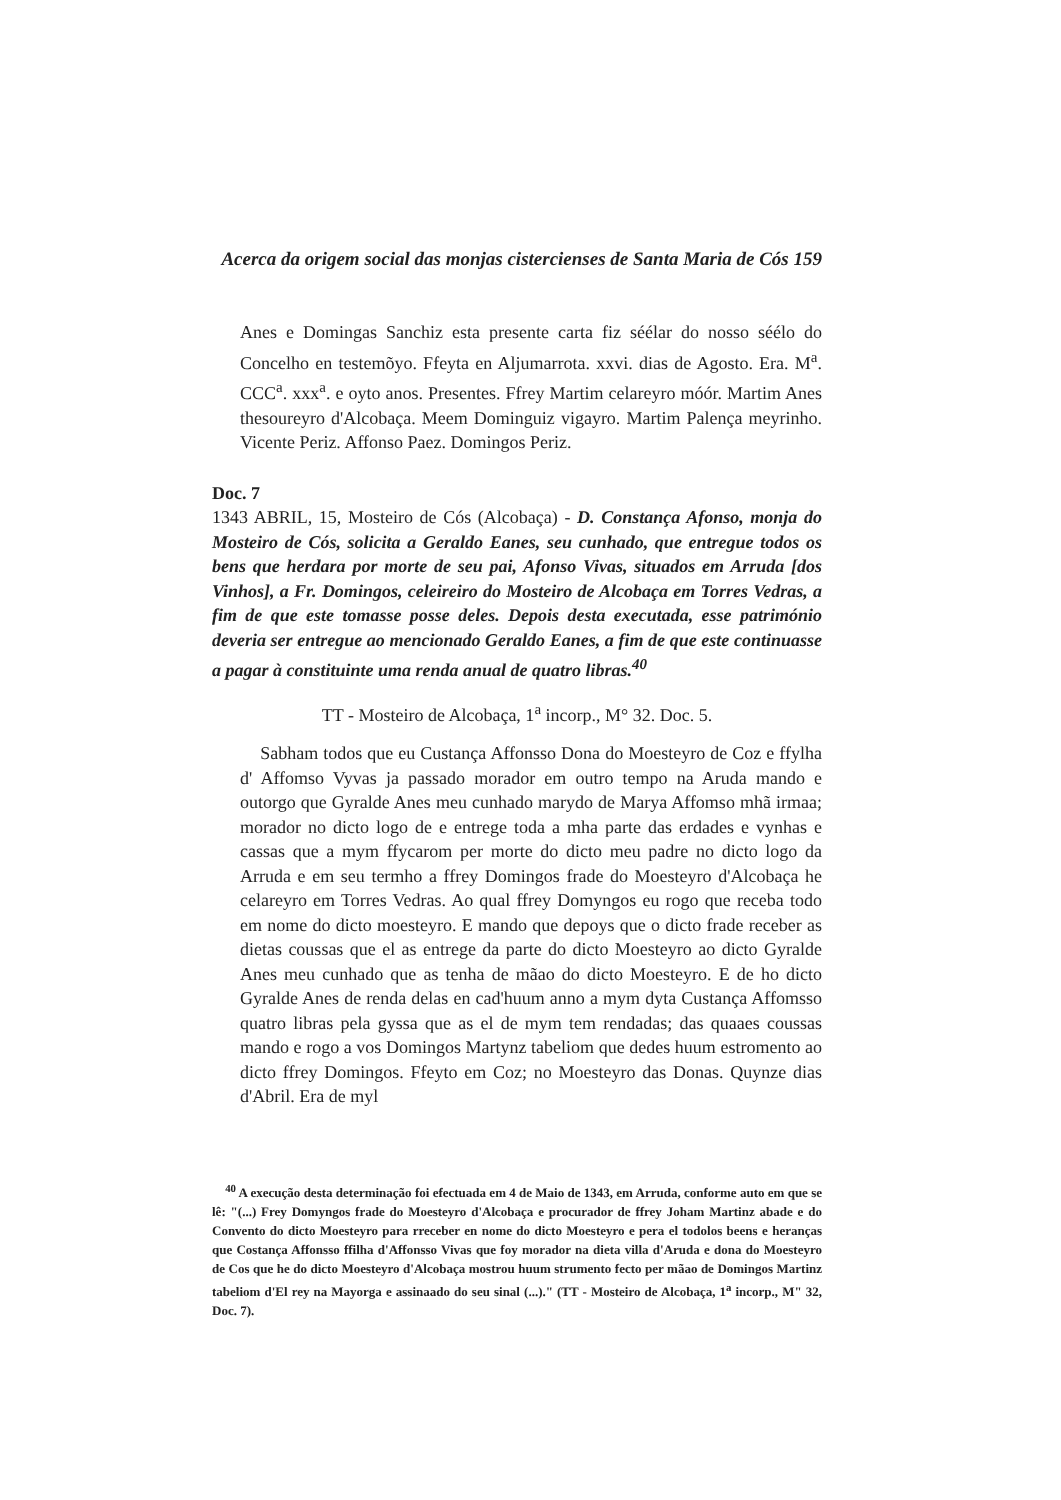Acerca da origem social das monjas cistercienses de Santa Maria de Cós 159
Anes e Domingas Sanchiz esta presente carta fiz séélar do nosso séélo do Concelho en testemõyo. Ffeyta en Aljumarrota. xxvi. dias de Agosto. Era. M<sup>a</sup>. CCC<sup>a</sup>. xxx<sup>a</sup>. e oyto anos. Presentes. Ffrey Martim celareyro móór. Martim Anes thesoureyro d'Alcobaça. Meem Dominguiz vigayro. Martim Palença meyrinho. Vicente Periz. Affonso Paez. Domingos Periz.
Doc. 7
1343 ABRIL, 15, Mosteiro de Cós (Alcobaça) - D. Constança Afonso, monja do Mosteiro de Cós, solicita a Geraldo Eanes, seu cunhado, que entregue todos os bens que herdara por morte de seu pai, Afonso Vivas, situados em Arruda [dos Vinhos], a Fr. Domingos, celeireiro do Mosteiro de Alcobaça em Torres Vedras, a fim de que este tomasse posse deles. Depois desta executada, esse património deveria ser entregue ao mencionado Geraldo Eanes, a fim de que este continuasse a pagar à constituinte uma renda anual de quatro libras.<sup>40</sup>
TT - Mosteiro de Alcobaça, 1<sup>a</sup> incorp., M° 32. Doc. 5.
Sabham todos que eu Custança Affonsso Dona do Moesteyro de Coz e ffylha d' Affomso Vyvas ja passado morador em outro tempo na Aruda mando e outorgo que Gyralde Anes meu cunhado marydo de Marya Affomso mhã irmaa; morador no dicto logo de e entrege toda a mha parte das erdades e vynhas e cassas que a mym ffycarom per morte do dicto meu padre no dicto logo da Arruda e em seu termho a ffrey Domingos frade do Moesteyro d'Alcobaça he celareyro em Torres Vedras. Ao qual ffrey Domyngos eu rogo que receba todo em nome do dicto moesteyro. E mando que depoys que o dicto frade receber as dietas coussas que el as entrege da parte do dicto Moesteyro ao dicto Gyralde Anes meu cunhado que as tenha de mãao do dicto Moesteyro. E de ho dicto Gyralde Anes de renda delas en cad'huum anno a mym dyta Custança Affomsso quatro libras pela gyssa que as el de mym tem rendadas; das quaaes coussas mando e rogo a vos Domingos Martynz tabeliom que dedes huum estromento ao dicto ffrey Domingos. Ffeyto em Coz; no Moesteyro das Donas. Quynze dias d'Abril. Era de myl
<sup>40</sup> A execução desta determinação foi efectuada em 4 de Maio de 1343, em Arruda, conforme auto em que se lê: "(...) Frey Domyngos frade do Moesteyro d'Alcobaça e procurador de ffrey Joham Martinz abade e do Convento do dicto Moesteyro para rreceber en nome do dicto Moesteyro e pera el todolos beens e heranças que Costança Affonsso ffilha d'Affonsso Vivas que foy morador na dieta villa d'Aruda e dona do Moesteyro de Cos que he do dicto Moesteyro d'Alcobaça mostrou huum strumento fecto per mãao de Domingos Martinz tabeliom d'El rey na Mayorga e assinaado do seu sinal (...)." (TT - Mosteiro de Alcobaça, 1<sup>a</sup> incorp., M" 32, Doc. 7).